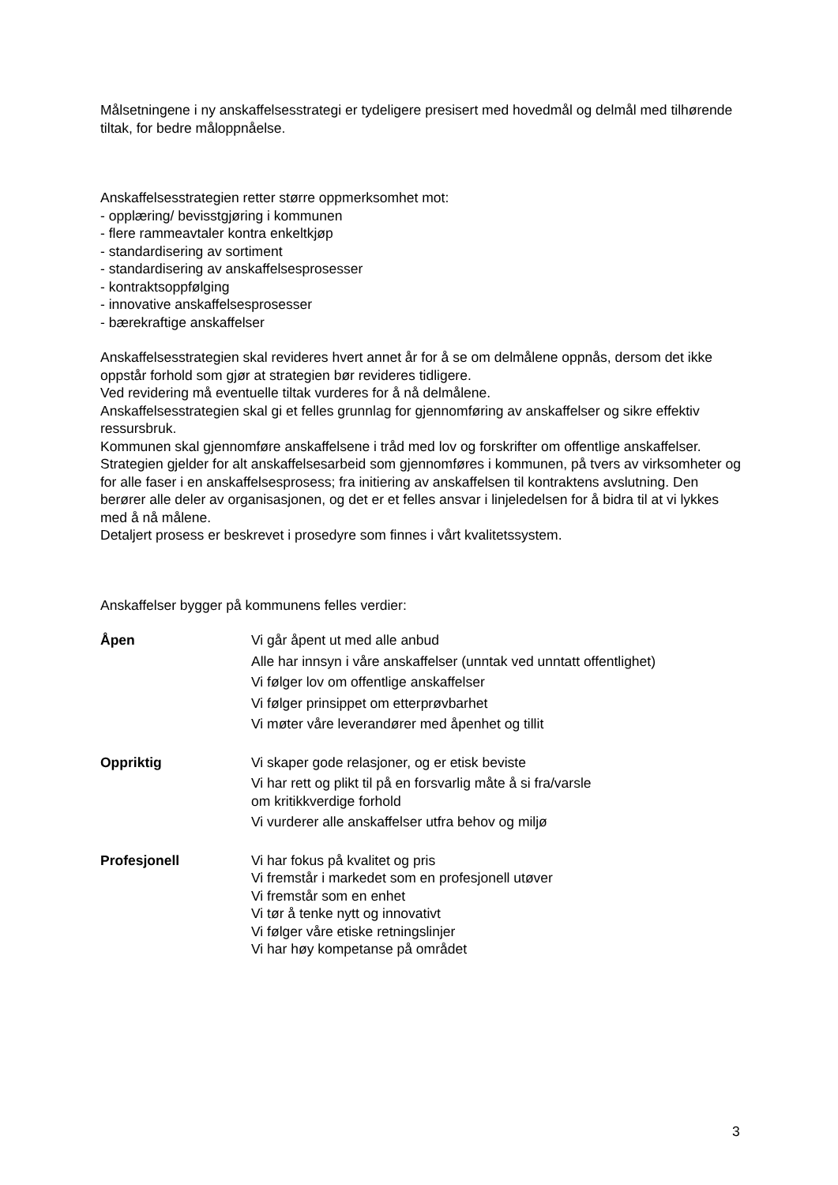Målsetningene i ny anskaffelsesstrategi er tydeligere presisert med hovedmål og delmål med tilhørende tiltak, for bedre måloppnåelse.
Anskaffelsesstrategien retter større oppmerksomhet mot:
- opplæring/ bevisstgjøring i kommunen
- flere rammeavtaler kontra enkeltkjøp
- standardisering av sortiment
- standardisering av anskaffelsesprosesser
- kontraktsoppfølging
- innovative anskaffelsesprosesser
- bærekraftige anskaffelser
Anskaffelsesstrategien skal revideres hvert annet år for å se om delmålene oppnås, dersom det ikke oppstår forhold som gjør at strategien bør revideres tidligere.
Ved revidering må eventuelle tiltak vurderes for å nå delmålene.
Anskaffelsesstrategien skal gi et felles grunnlag for gjennomføring av anskaffelser og sikre effektiv ressursbruk.
Kommunen skal gjennomføre anskaffelsene i tråd med lov og forskrifter om offentlige anskaffelser. Strategien gjelder for alt anskaffelsesarbeid som gjennomføres i kommunen, på tvers av virksomheter og for alle faser i en anskaffelsesprosess; fra initiering av anskaffelsen til kontraktens avslutning. Den berører alle deler av organisasjonen, og det er et felles ansvar i linjeledelsen for å bidra til at vi lykkes med å nå målene.
Detaljert prosess er beskrevet i prosedyre som finnes i vårt kvalitetssystem.
Anskaffelser bygger på kommunens felles verdier:
Åpen Vi går åpent ut med alle anbud
Alle har innsyn i våre anskaffelser (unntak ved unntatt offentlighet)
Vi følger lov om offentlige anskaffelser
Vi følger prinsippet om etterprøvbarhet
Vi møter våre leverandører med åpenhet og tillit
Oppriktig Vi skaper gode relasjoner, og er etisk beviste
Vi har rett og plikt til på en forsvarlig måte å si fra/varsle
om kritikkverdige forhold
Vi vurderer alle anskaffelser utfra behov og miljø
Profesjonell Vi har fokus på kvalitet og pris
Vi fremstår i markedet som en profesjonell utøver
Vi fremstår som en enhet
Vi tør å tenke nytt og innovativt
Vi følger våre etiske retningslinjer
Vi har høy kompetanse på området
3